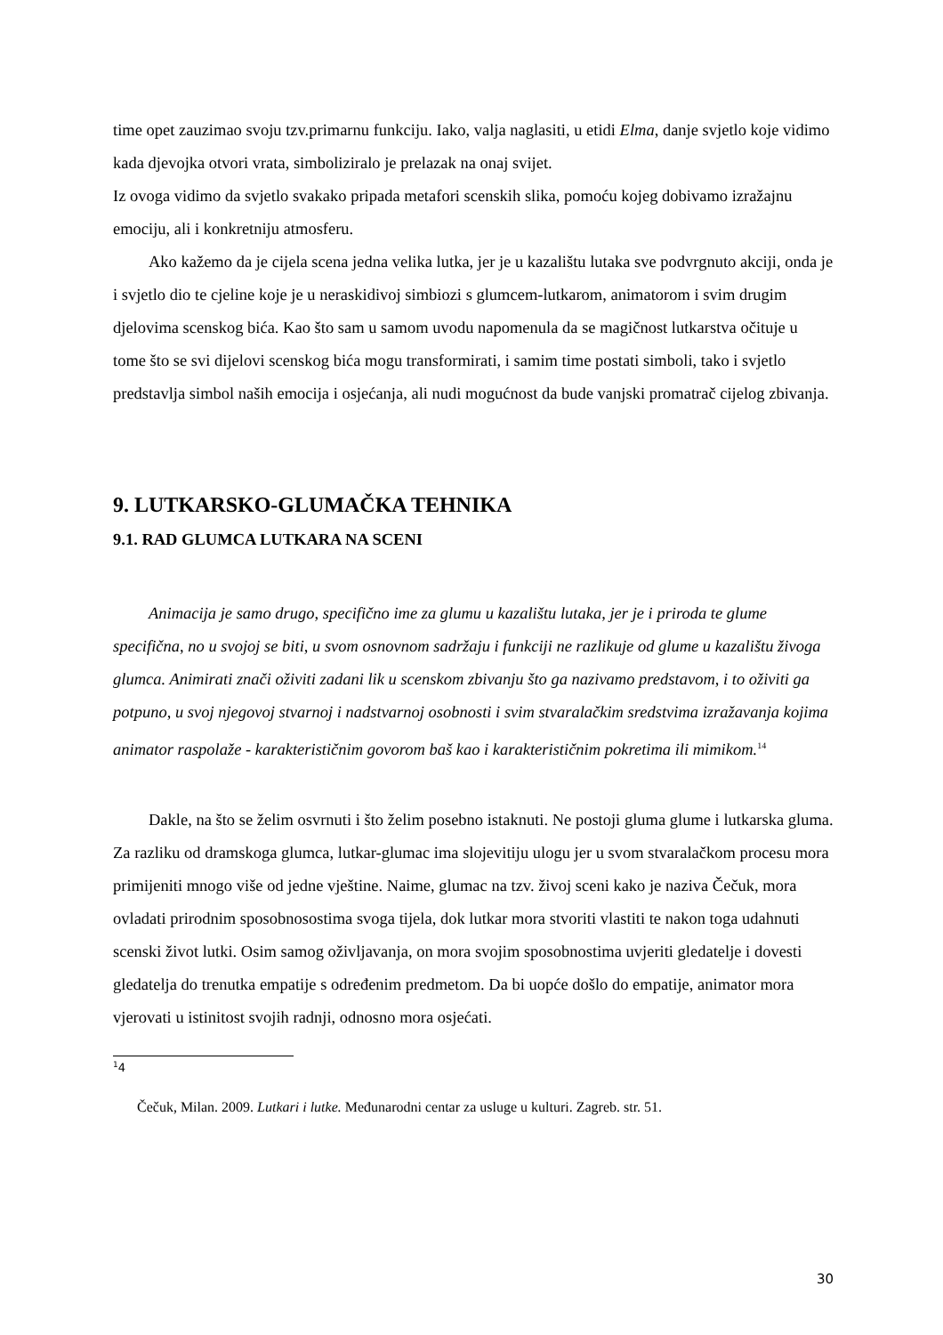time opet zauzimao svoju tzv.primarnu funkciju. Iako, valja naglasiti, u etidi Elma, danje svjetlo koje vidimo kada djevojka otvori vrata, simboliziralo je prelazak na onaj svijet.
Iz ovoga vidimo da svjetlo svakako pripada metafori scenskih slika, pomoću kojeg dobivamo izražajnu emociju, ali i konkretniju atmosferu.
Ako kažemo da je cijela scena jedna velika lutka, jer je u kazalištu lutaka sve podvrgnuto akciji, onda je i svjetlo dio te cjeline koje je u neraskidivoj simbiozi s glumcem-lutkarom, animatorom i svim drugim djelovima scenskog bića. Kao što sam u samom uvodu napomenula da se magičnost lutkarstva očituje u tome što se svi dijelovi scenskog bića mogu transformirati, i samim time postati simboli, tako i svjetlo predstavlja simbol naših emocija i osjećanja, ali nudi mogućnost da bude vanjski promatrač cijelog zbivanja.
9. LUTKARSKO-GLUMAČKA TEHNIKA
9.1. RAD GLUMCA LUTKARA NA SCENI
Animacija je samo drugo, specifično ime za glumu u kazalištu lutaka, jer je i priroda te glume specifična, no u svojoj se biti, u svom osnovnom sadržaju i funkciji ne razlikuje od glume u kazalištu živoga glumca. Animirati znači oživiti zadani lik u scenskom zbivanju što ga nazivamo predstavom, i to oživiti ga potpuno, u svoj njegovoj stvarnoj i nadstvarnoj osobnosti i svim stvaralačkim sredstvima izražavanja kojima animator raspolaže - karakterističnim govorom baš kao i karakterističnim pokretima ili mimikom.<sup>14</sup>
Dakle, na što se želim osvrnuti i što želim posebno istaknuti. Ne postoji gluma glume i lutkarska gluma. Za razliku od dramskoga glumca, lutkar-glumac ima slojevitiju ulogu jer u svom stvaralačkom procesu mora primijeniti mnogo više od jedne vještine. Naime, glumac na tzv. živoj sceni kako je naziva Čečuk, mora ovladati prirodnim sposobnosostima svoga tijela, dok lutkar mora stvoriti vlastiti te nakon toga udahnuti scenski život lutki. Osim samog oživljavanja, on mora svojim sposobnostima uvjeriti gledatelje i dovesti gledatelja do trenutka empatije s određenim predmetom. Da bi uopće došlo do empatije, animator mora vjerovati u istinitost svojih radnji, odnosno mora osjećati.
<sup>1</sup> 4
Čečuk, Milan. 2009. Lutkari i lutke. Međunarodni centar za usluge u kulturi. Zagreb. str. 51.
30